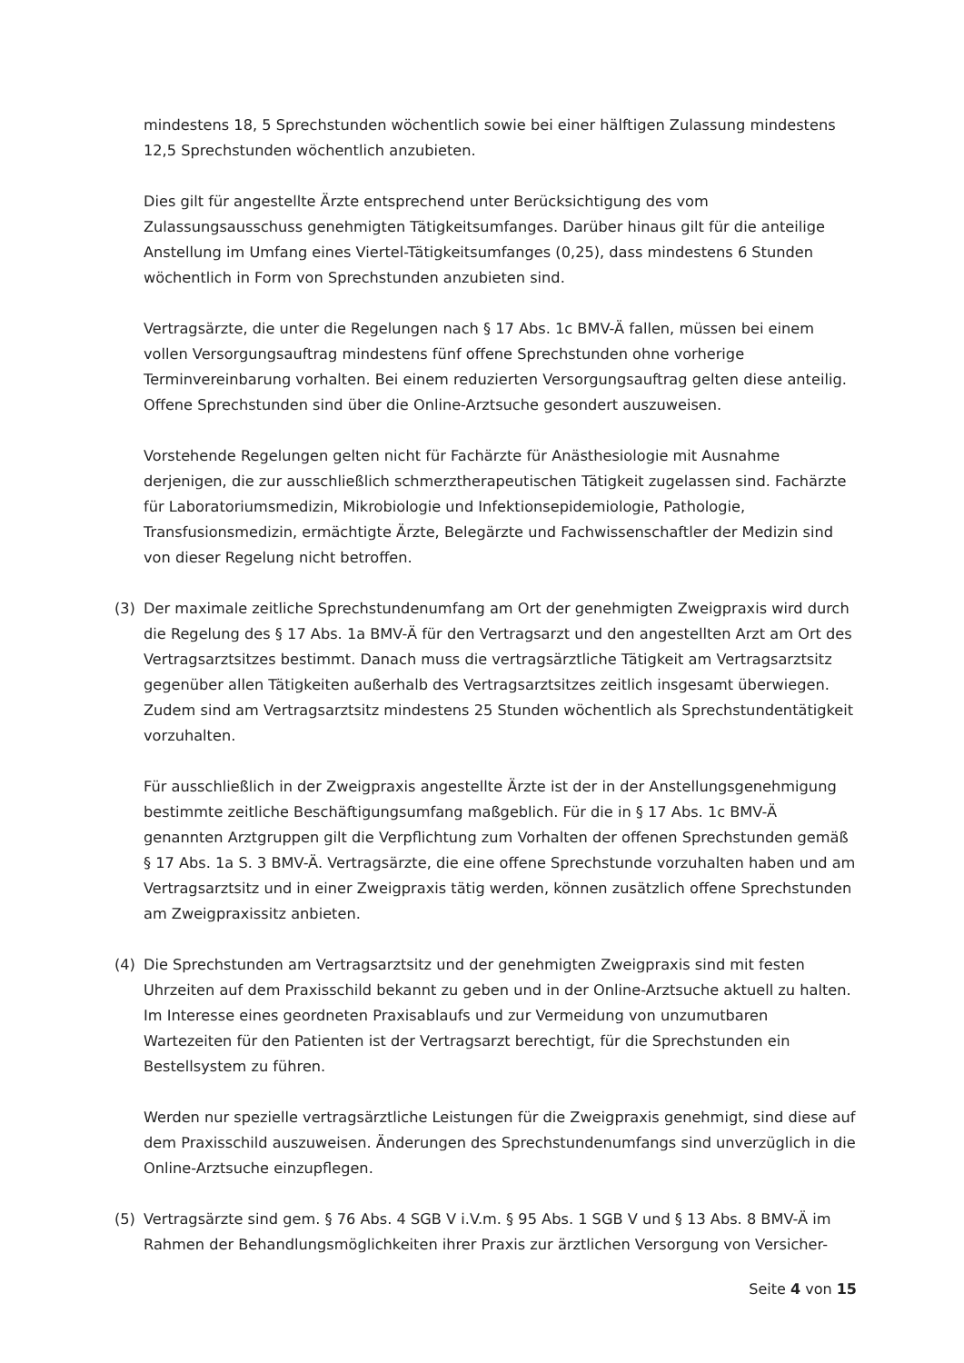mindestens 18, 5 Sprechstunden wöchentlich sowie bei einer hälftigen Zulassung mindestens 12,5 Sprechstunden wöchentlich anzubieten.
Dies gilt für angestellte Ärzte entsprechend unter Berücksichtigung des vom Zulassungsausschuss genehmigten Tätigkeitsumfanges. Darüber hinaus gilt für die anteilige Anstellung im Umfang eines Viertel-Tätigkeitsumfanges (0,25), dass mindestens 6 Stunden wöchentlich in Form von Sprechstunden anzubieten sind.
Vertragsärzte, die unter die Regelungen nach § 17 Abs. 1c BMV-Ä fallen, müssen bei einem vollen Versorgungsauftrag mindestens fünf offene Sprechstunden ohne vorherige Terminvereinbarung vorhalten. Bei einem reduzierten Versorgungsauftrag gelten diese anteilig. Offene Sprechstunden sind über die Online-Arztsuche gesondert auszuweisen.
Vorstehende Regelungen gelten nicht für Fachärzte für Anästhesiologie mit Ausnahme derjenigen, die zur ausschließlich schmerztherapeutischen Tätigkeit zugelassen sind. Fachärzte für Laboratoriumsmedizin, Mikrobiologie und Infektionsepidemiologie, Pathologie, Transfusionsmedizin, ermächtigte Ärzte, Belegärzte und Fachwissenschaftler der Medizin sind von dieser Regelung nicht betroffen.
(3) Der maximale zeitliche Sprechstundenumfang am Ort der genehmigten Zweigpraxis wird durch die Regelung des § 17 Abs. 1a BMV-Ä für den Vertragsarzt und den angestellten Arzt am Ort des Vertragsarztsitzes bestimmt. Danach muss die vertragsärztliche Tätigkeit am Vertragsarztsitz gegenüber allen Tätigkeiten außerhalb des Vertragsarztsitzes zeitlich insgesamt überwiegen. Zudem sind am Vertragsarztsitz mindestens 25 Stunden wöchentlich als Sprechstundentätigkeit vorzuhalten.
Für ausschließlich in der Zweigpraxis angestellte Ärzte ist der in der Anstellungsgenehmigung bestimmte zeitliche Beschäftigungsumfang maßgeblich. Für die in § 17 Abs. 1c BMV-Ä genannten Arztgruppen gilt die Verpflichtung zum Vorhalten der offenen Sprechstunden gemäß § 17 Abs. 1a S. 3 BMV-Ä. Vertragsärzte, die eine offene Sprechstunde vorzuhalten haben und am Vertragsarztsitz und in einer Zweigpraxis tätig werden, können zusätzlich offene Sprechstunden am Zweigpraxissitz anbieten.
(4) Die Sprechstunden am Vertragsarztsitz und der genehmigten Zweigpraxis sind mit festen Uhrzeiten auf dem Praxisschild bekannt zu geben und in der Online-Arztsuche aktuell zu halten. Im Interesse eines geordneten Praxisablaufs und zur Vermeidung von unzumutbaren Wartezeiten für den Patienten ist der Vertragsarzt berechtigt, für die Sprechstunden ein Bestellsystem zu führen.
Werden nur spezielle vertragsärztliche Leistungen für die Zweigpraxis genehmigt, sind diese auf dem Praxisschild auszuweisen. Änderungen des Sprechstundenumfangs sind unverzüglich in die Online-Arztsuche einzupflegen.
(5) Vertragsärzte sind gem. § 76 Abs. 4 SGB V i.V.m. § 95 Abs. 1 SGB V und § 13 Abs. 8 BMV-Ä im Rahmen der Behandlungsmöglichkeiten ihrer Praxis zur ärztlichen Versorgung von Versicher-
Seite 4 von 15